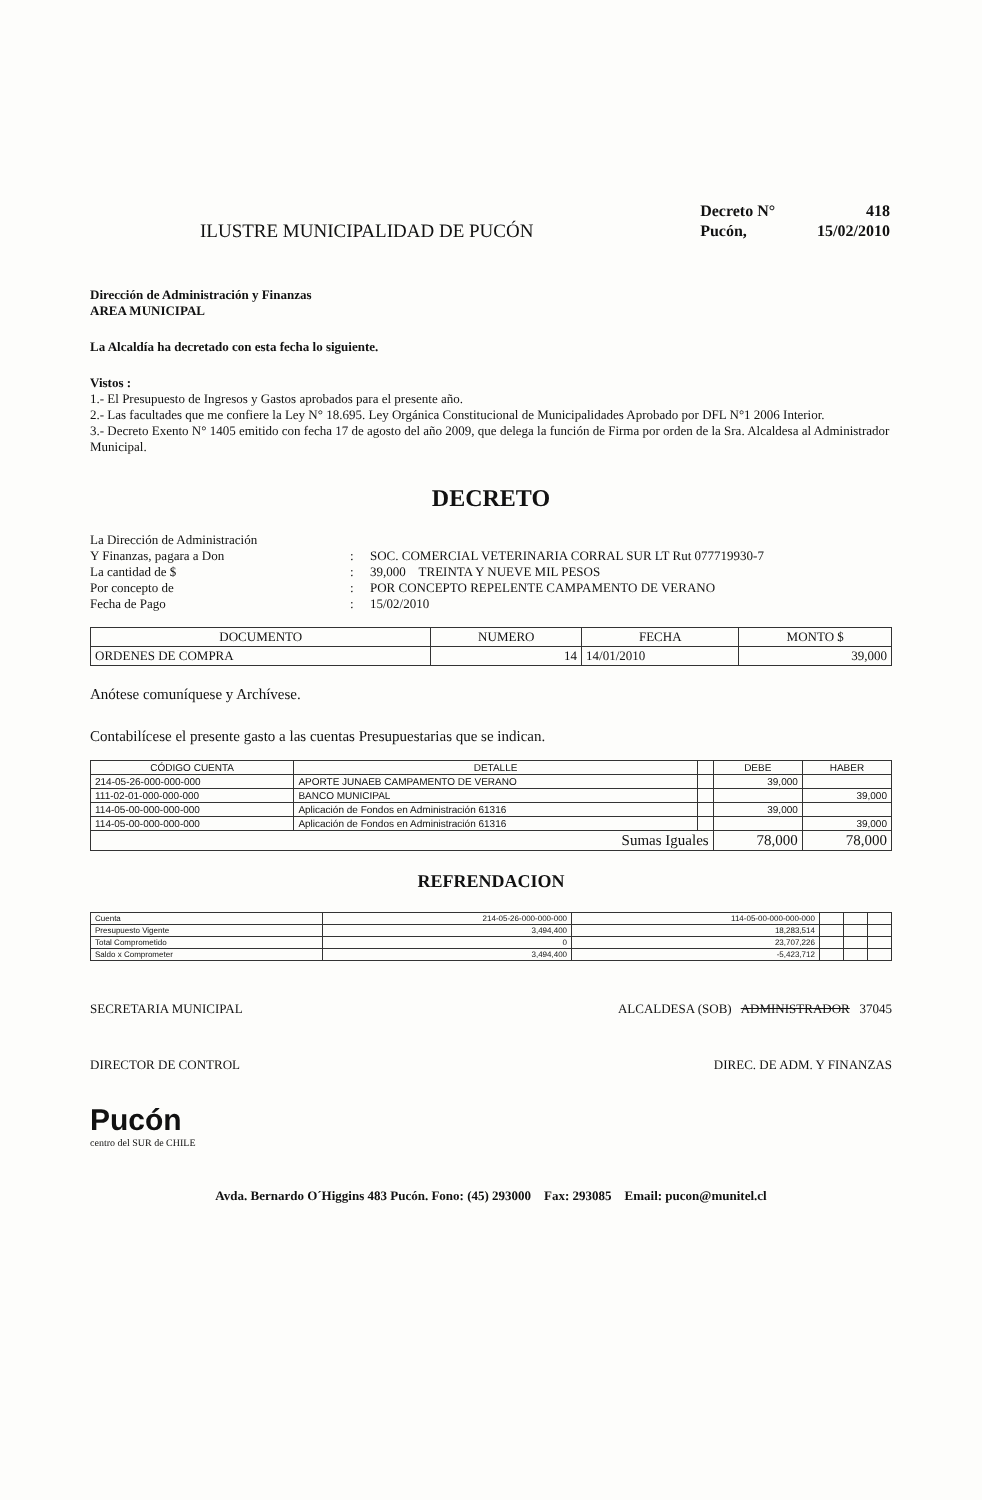ILUSTRE MUNICIPALIDAD DE PUCÓN
| Decreto N° | 418 |
| Pucón, | 15/02/2010 |
Dirección de Administración y Finanzas
AREA MUNICIPAL
La Alcaldía ha decretado con esta fecha lo siguiente.
Vistos :
1.- El Presupuesto de Ingresos y Gastos aprobados para el presente año.
2.- Las facultades que me confiere la Ley N° 18.695. Ley Orgánica Constitucional de Municipalidades Aprobado por DFL N°1 2006 Interior.
3.- Decreto Exento N° 1405 emitido con fecha 17 de agosto del año 2009, que delega la función de Firma por orden de la Sra. Alcaldesa al Administrador Municipal.
DECRETO
La Dirección de Administración
Y Finanzas, pagara a Don
:
SOC. COMERCIAL VETERINARIA CORRAL SUR LT Rut 077719930-7
La cantidad de $
:
39,000 TREINTA Y NUEVE MIL PESOS
Por concepto de
:
POR CONCEPTO REPELENTE CAMPAMENTO DE VERANO
Fecha de Pago
:
15/02/2010
| DOCUMENTO | NUMERO | FECHA | MONTO $ |
| --- | --- | --- | --- |
| ORDENES DE COMPRA | 14 | 14/01/2010 | 39,000 |
Anótese comuníquese y Archívese.
Contabilícese el presente gasto a las cuentas Presupuestarias que se indican.
| CÓDIGO CUENTA | DETALLE | | DEBE | HABER |
| --- | --- | --- | --- | --- |
| 214-05-26-000-000-000 | APORTE JUNAEB CAMPAMENTO DE VERANO | | 39,000 | |
| 111-02-01-000-000-000 | BANCO MUNICIPAL | | | 39,000 |
| 114-05-00-000-000-000 | Aplicación de Fondos en Administración 61316 | | 39,000 | |
| 114-05-00-000-000-000 | Aplicación de Fondos en Administración 61316 | | | 39,000 |
| Sumas Iguales | | | 78,000 | 78,000 |
REFRENDACION
| Cuenta | 214-05-26-000-000-000 | 114-05-00-000-000-000 | | | |
| Presupuesto Vigente | 3,494,400 | 18,283,514 | | | |
| Total Comprometido | 0 | 23,707,226 | | | |
| Saldo x Comprometer | 3,494,400 | -5,423,712 | | | |
SECRETARIA MUNICIPAL ALCALDESA (SOB) ADMINISTRADOR 37045
DIRECTOR DE CONTROL DIREC. DE ADM. Y FINANZAS
Pucón
centro del SUR de CHILE
Avda. Bernardo O´Higgins 483 Pucón. Fono: (45) 293000 Fax: 293085 Email: pucon@munitel.cl